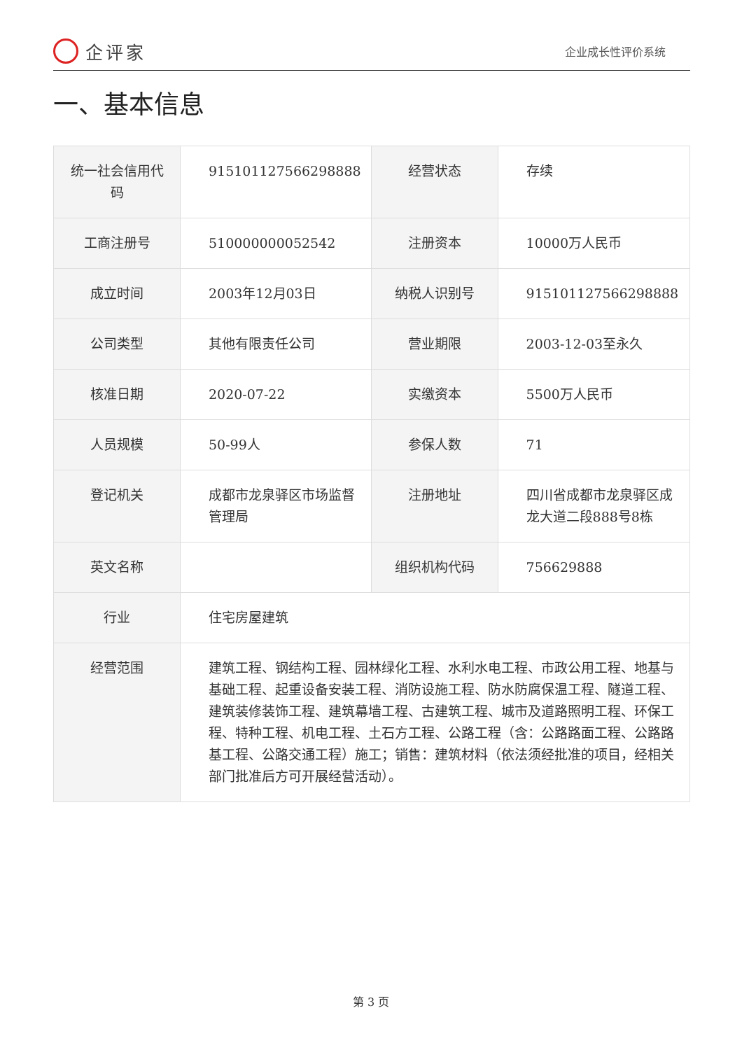企评家
企业成长性评价系统
一、基本信息
| 统一社会信用代码 | 915101127566298888 | 经营状态 | 存续 |
| 工商注册号 | 510000000052542 | 注册资本 | 10000万人民币 |
| 成立时间 | 2003年12月03日 | 纳税人识别号 | 915101127566298888 |
| 公司类型 | 其他有限责任公司 | 营业期限 | 2003-12-03至永久 |
| 核准日期 | 2020-07-22 | 实缴资本 | 5500万人民币 |
| 人员规模 | 50-99人 | 参保人数 | 71 |
| 登记机关 | 成都市龙泉驿区市场监督管理局 | 注册地址 | 四川省成都市龙泉驿区成龙大道二段888号8栋 |
| 英文名称 | | 组织机构代码 | 756629888 |
| 行业 | 住宅房屋建筑 | | |
| 经营范围 | 建筑工程、钢结构工程、园林绿化工程、水利水电工程、市政公用工程、地基与基础工程、起重设备安装工程、消防设施工程、防水防腐保温工程、隧道工程、建筑装修装饰工程、建筑幕墙工程、古建筑工程、城市及道路照明工程、环保工程、特种工程、机电工程、土石方工程、公路工程（含：公路路面工程、公路路基工程、公路交通工程）施工；销售：建筑材料（依法须经批准的项目，经相关部门批准后方可开展经营活动）。 | | |
第 3 页